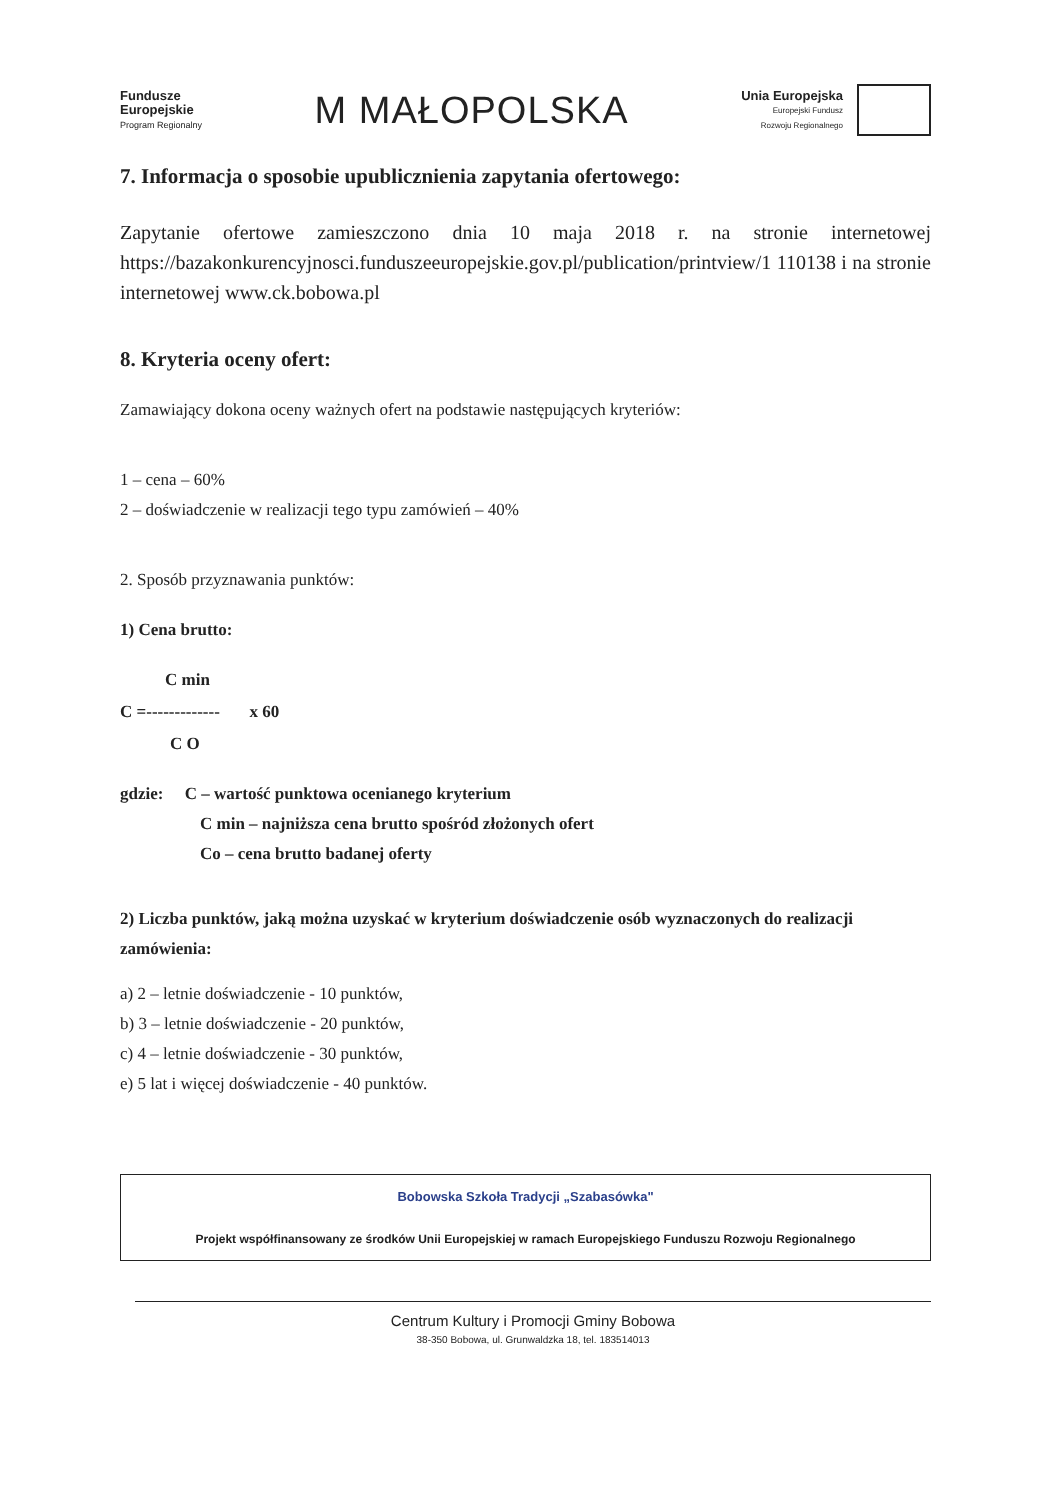Fundusze
Europejskie
Program Regionalny
M MAŁOPOLSKA
Unia Europejska
Europejski Fundusz
Rozwoju Regionalnego
7. Informacja o sposobie upublicznienia zapytania ofertowego:
Zapytanie ofertowe zamieszczono dnia 10 maja 2018 r. na stronie internetowej https://bazakonkurencyjnosci.funduszeeuropejskie.gov.pl/publication/printview/1 110138 i na stronie internetowej www.ck.bobowa.pl
8. Kryteria oceny ofert:
Zamawiający dokona oceny ważnych ofert na podstawie następujących kryteriów:
1 – cena – 60%
2 – doświadczenie w realizacji tego typu zamówień – 40%
2. Sposób przyznawania punktów:
1) Cena brutto:
C min
C =------------- x 60
C O
gdzie: C – wartość punktowa ocenianego kryterium
C min – najniższa cena brutto spośród złożonych ofert
Co – cena brutto badanej oferty
2) Liczba punktów, jaką można uzyskać w kryterium doświadczenie osób wyznaczonych do realizacji zamówienia:
a) 2 – letnie doświadczenie - 10 punktów,
b) 3 – letnie doświadczenie - 20 punktów,
c) 4 – letnie doświadczenie - 30 punktów,
e) 5 lat i więcej doświadczenie - 40 punktów.
Bobowska Szkoła Tradycji „Szabasówka"
Projekt współfinansowany ze środków Unii Europejskiej w ramach Europejskiego Funduszu Rozwoju Regionalnego
Centrum Kultury i Promocji Gminy Bobowa
38-350 Bobowa, ul. Grunwaldzka 18, tel. 183514013